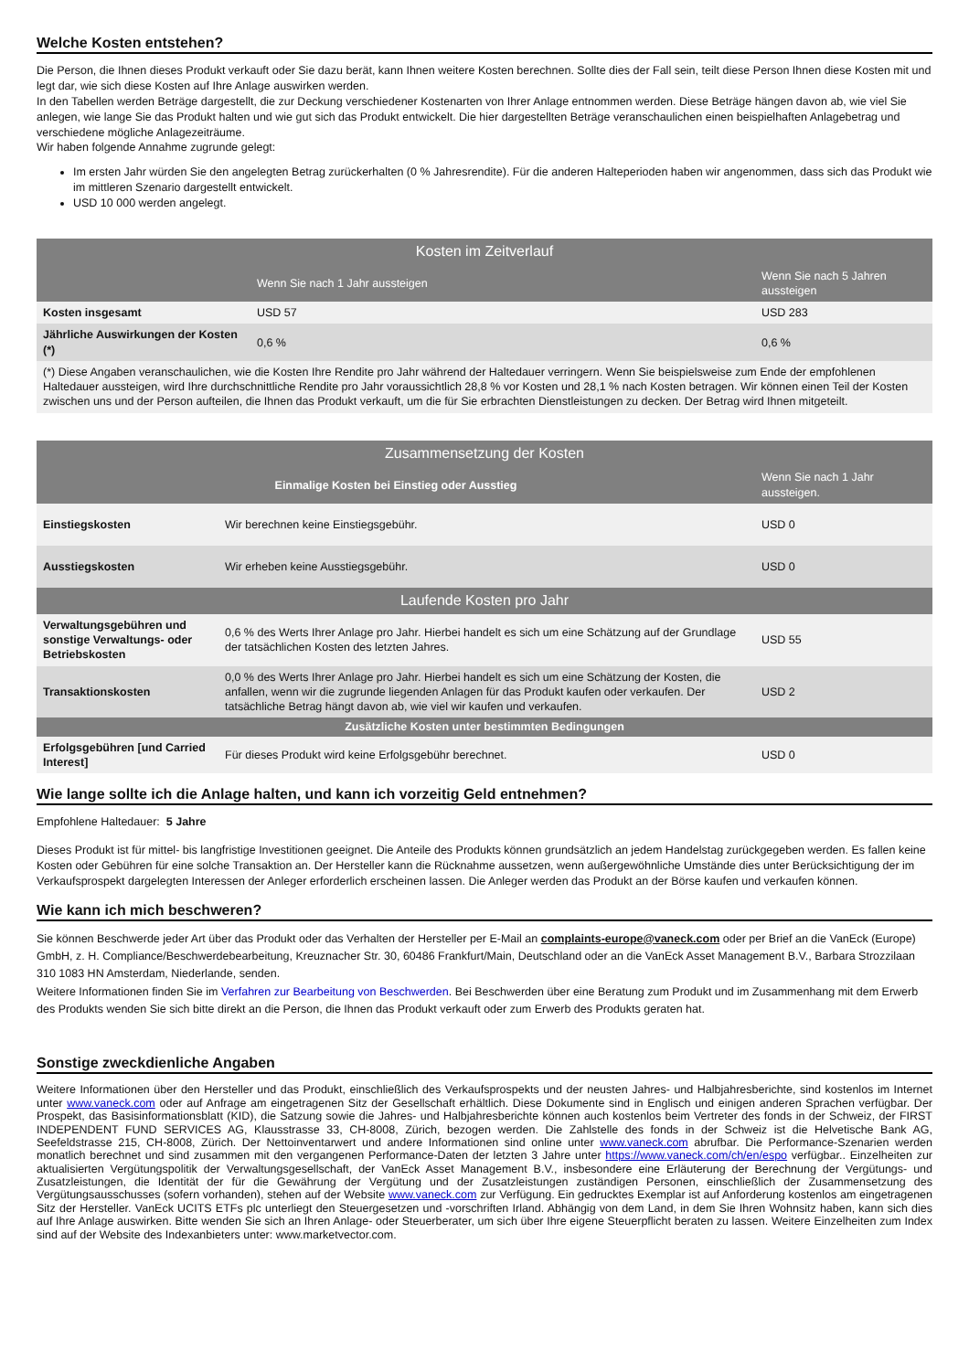Welche Kosten entstehen?
Die Person, die Ihnen dieses Produkt verkauft oder Sie dazu berät, kann Ihnen weitere Kosten berechnen. Sollte dies der Fall sein, teilt diese Person Ihnen diese Kosten mit und legt dar, wie sich diese Kosten auf Ihre Anlage auswirken werden.
In den Tabellen werden Beträge dargestellt, die zur Deckung verschiedener Kostenarten von Ihrer Anlage entnommen werden. Diese Beträge hängen davon ab, wie viel Sie anlegen, wie lange Sie das Produkt halten und wie gut sich das Produkt entwickelt. Die hier dargestellten Beträge veranschaulichen einen beispielhaften Anlagebetrag und verschiedene mögliche Anlagezeiträume.
Wir haben folgende Annahme zugrunde gelegt:
Im ersten Jahr würden Sie den angelegten Betrag zurückerhalten (0 % Jahresrendite). Für die anderen Halteperioden haben wir angenommen, dass sich das Produkt wie im mittleren Szenario dargestellt entwickelt.
USD 10 000 werden angelegt.
| Kosten im Zeitverlauf | | |
| --- | --- | --- |
| | Wenn Sie nach 1 Jahr aussteigen | Wenn Sie nach 5 Jahren aussteigen |
| Kosten insgesamt | USD 57 | USD 283 |
| Jährliche Auswirkungen der Kosten (*) | 0,6 % | 0,6 % |
| (*) Diese Angaben veranschaulichen, wie die Kosten Ihre Rendite pro Jahr während der Haltedauer verringern. Wenn Sie beispielsweise zum Ende der empfohlenen Haltedauer aussteigen, wird Ihre durchschnittliche Rendite pro Jahr voraussichtlich 28,8 % vor Kosten und 28,1 % nach Kosten betragen. Wir können einen Teil der Kosten zwischen uns und der Person aufteilen, die Ihnen das Produkt verkauft, um die für Sie erbrachten Dienstleistungen zu decken. Der Betrag wird Ihnen mitgeteilt. | | |
| Zusammensetzung der Kosten | | |
| --- | --- | --- |
| Einmalige Kosten bei Einstieg oder Ausstieg | | Wenn Sie nach 1 Jahr aussteigen. |
| Einstiegskosten | Wir berechnen keine Einstiegsgebühr. | USD 0 |
| Ausstiegskosten | Wir erheben keine Ausstiegsgebühr. | USD 0 |
| Laufende Kosten pro Jahr | | |
| Verwaltungsgebühren und sonstige Verwaltungs- oder Betriebskosten | 0,6 % des Werts Ihrer Anlage pro Jahr. Hierbei handelt es sich um eine Schätzung auf der Grundlage der tatsächlichen Kosten des letzten Jahres. | USD 55 |
| Transaktionskosten | 0,0 % des Werts Ihrer Anlage pro Jahr. Hierbei handelt es sich um eine Schätzung der Kosten, die anfallen, wenn wir die zugrunde liegenden Anlagen für das Produkt kaufen oder verkaufen. Der tatsächliche Betrag hängt davon ab, wie viel wir kaufen und verkaufen. | USD 2 |
| Zusätzliche Kosten unter bestimmten Bedingungen | | |
| Erfolgsgebühren [und Carried Interest] | Für dieses Produkt wird keine Erfolgsgebühr berechnet. | USD 0 |
Wie lange sollte ich die Anlage halten, und kann ich vorzeitig Geld entnehmen?
Empfohlene Haltedauer: 5 Jahre
Dieses Produkt ist für mittel- bis langfristige Investitionen geeignet. Die Anteile des Produkts können grundsätzlich an jedem Handelstag zurückgegeben werden. Es fallen keine Kosten oder Gebühren für eine solche Transaktion an. Der Hersteller kann die Rücknahme aussetzen, wenn außergewöhnliche Umstände dies unter Berücksichtigung der im Verkaufsprospekt dargelegten Interessen der Anleger erforderlich erscheinen lassen. Die Anleger werden das Produkt an der Börse kaufen und verkaufen können.
Wie kann ich mich beschweren?
Sie können Beschwerde jeder Art über das Produkt oder das Verhalten der Hersteller per E-Mail an complaints-europe@vaneck.com oder per Brief an die VanEck (Europe) GmbH, z. H. Compliance/Beschwerdebearbeitung, Kreuznacher Str. 30, 60486 Frankfurt/Main, Deutschland oder an die VanEck Asset Management B.V., Barbara Strozzilaan 310 1083 HN Amsterdam, Niederlande, senden.
Weitere Informationen finden Sie im Verfahren zur Bearbeitung von Beschwerden. Bei Beschwerden über eine Beratung zum Produkt und im Zusammenhang mit dem Erwerb des Produkts wenden Sie sich bitte direkt an die Person, die Ihnen das Produkt verkauft oder zum Erwerb des Produkts geraten hat.
Sonstige zweckdienliche Angaben
Weitere Informationen über den Hersteller und das Produkt, einschließlich des Verkaufsprospekts und der neusten Jahres- und Halbjahresberichte, sind kostenlos im Internet unter www.vaneck.com oder auf Anfrage am eingetragenen Sitz der Gesellschaft erhältlich. Diese Dokumente sind in Englisch und einigen anderen Sprachen verfügbar. Der Prospekt, das Basisinformationsblatt (KID), die Satzung sowie die Jahres- und Halbjahresberichte können auch kostenlos beim Vertreter des fonds in der Schweiz, der FIRST INDEPENDENT FUND SERVICES AG, Klausstrasse 33, CH-8008, Zürich, bezogen werden. Die Zahlstelle des fonds in der Schweiz ist die Helvetische Bank AG, Seefeldstrasse 215, CH-8008, Zürich. Der Nettoinventarwert und andere Informationen sind online unter www.vaneck.com abrufbar. Die Performance-Szenarien werden monatlich berechnet und sind zusammen mit den vergangenen Performance-Daten der letzten 3 Jahre unter https://www.vaneck.com/ch/en/espo verfügbar.. Einzelheiten zur aktualisierten Vergütungspolitik der Verwaltungsgesellschaft, der VanEck Asset Management B.V., insbesondere eine Erläuterung der Berechnung der Vergütungs- und Zusatzleistungen, die Identität der für die Gewährung der Vergütung und der Zusatzleistungen zuständigen Personen, einschließlich der Zusammensetzung des Vergütungsausschusses (sofern vorhanden), stehen auf der Website www.vaneck.com zur Verfügung. Ein gedrucktes Exemplar ist auf Anforderung kostenlos am eingetragenen Sitz der Hersteller. VanEck UCITS ETFs plc unterliegt den Steuergesetzen und -vorschriften Irland. Abhängig von dem Land, in dem Sie Ihren Wohnsitz haben, kann sich dies auf Ihre Anlage auswirken. Bitte wenden Sie sich an Ihren Anlage- oder Steuerberater, um sich über Ihre eigene Steuerpflicht beraten zu lassen. Weitere Einzelheiten zum Index sind auf der Website des Indexanbieters unter: www.marketvector.com.